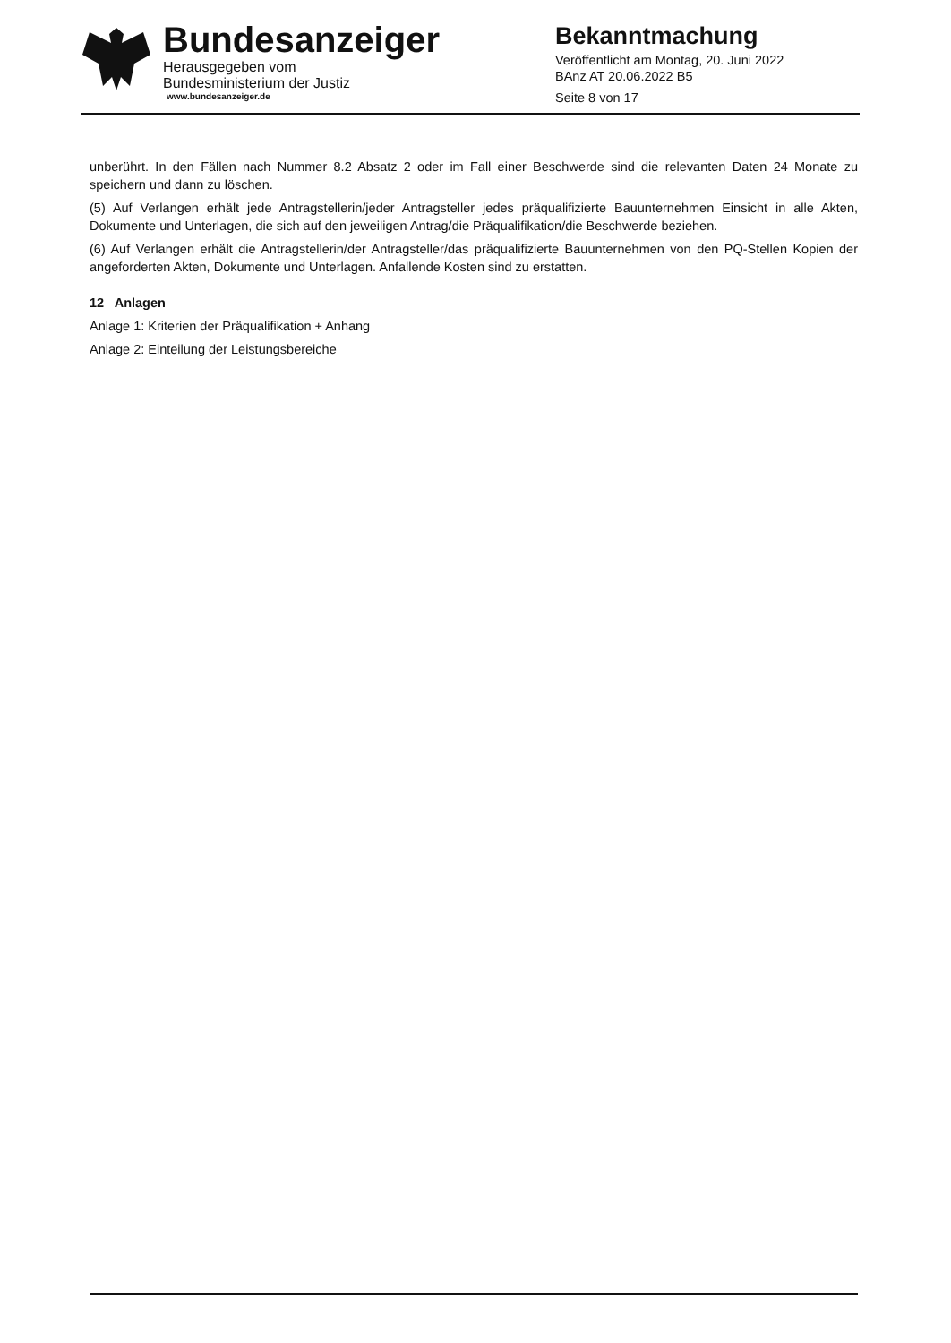Bundesanzeiger
Herausgegeben vom
Bundesministerium der Justiz
www.bundesanzeiger.de
Bekanntmachung
Veröffentlicht am Montag, 20. Juni 2022
BAnz AT 20.06.2022 B5
Seite 8 von 17
unberührt. In den Fällen nach Nummer 8.2 Absatz 2 oder im Fall einer Beschwerde sind die relevanten Daten 24 Monate zu speichern und dann zu löschen.
(5) Auf Verlangen erhält jede Antragstellerin/jeder Antragsteller jedes präqualifizierte Bauunternehmen Einsicht in alle Akten, Dokumente und Unterlagen, die sich auf den jeweiligen Antrag/die Präqualifikation/die Beschwerde beziehen.
(6) Auf Verlangen erhält die Antragstellerin/der Antragsteller/das präqualifizierte Bauunternehmen von den PQ-Stellen Kopien der angeforderten Akten, Dokumente und Unterlagen. Anfallende Kosten sind zu erstatten.
12 Anlagen
Anlage 1: Kriterien der Präqualifikation + Anhang
Anlage 2: Einteilung der Leistungsbereiche